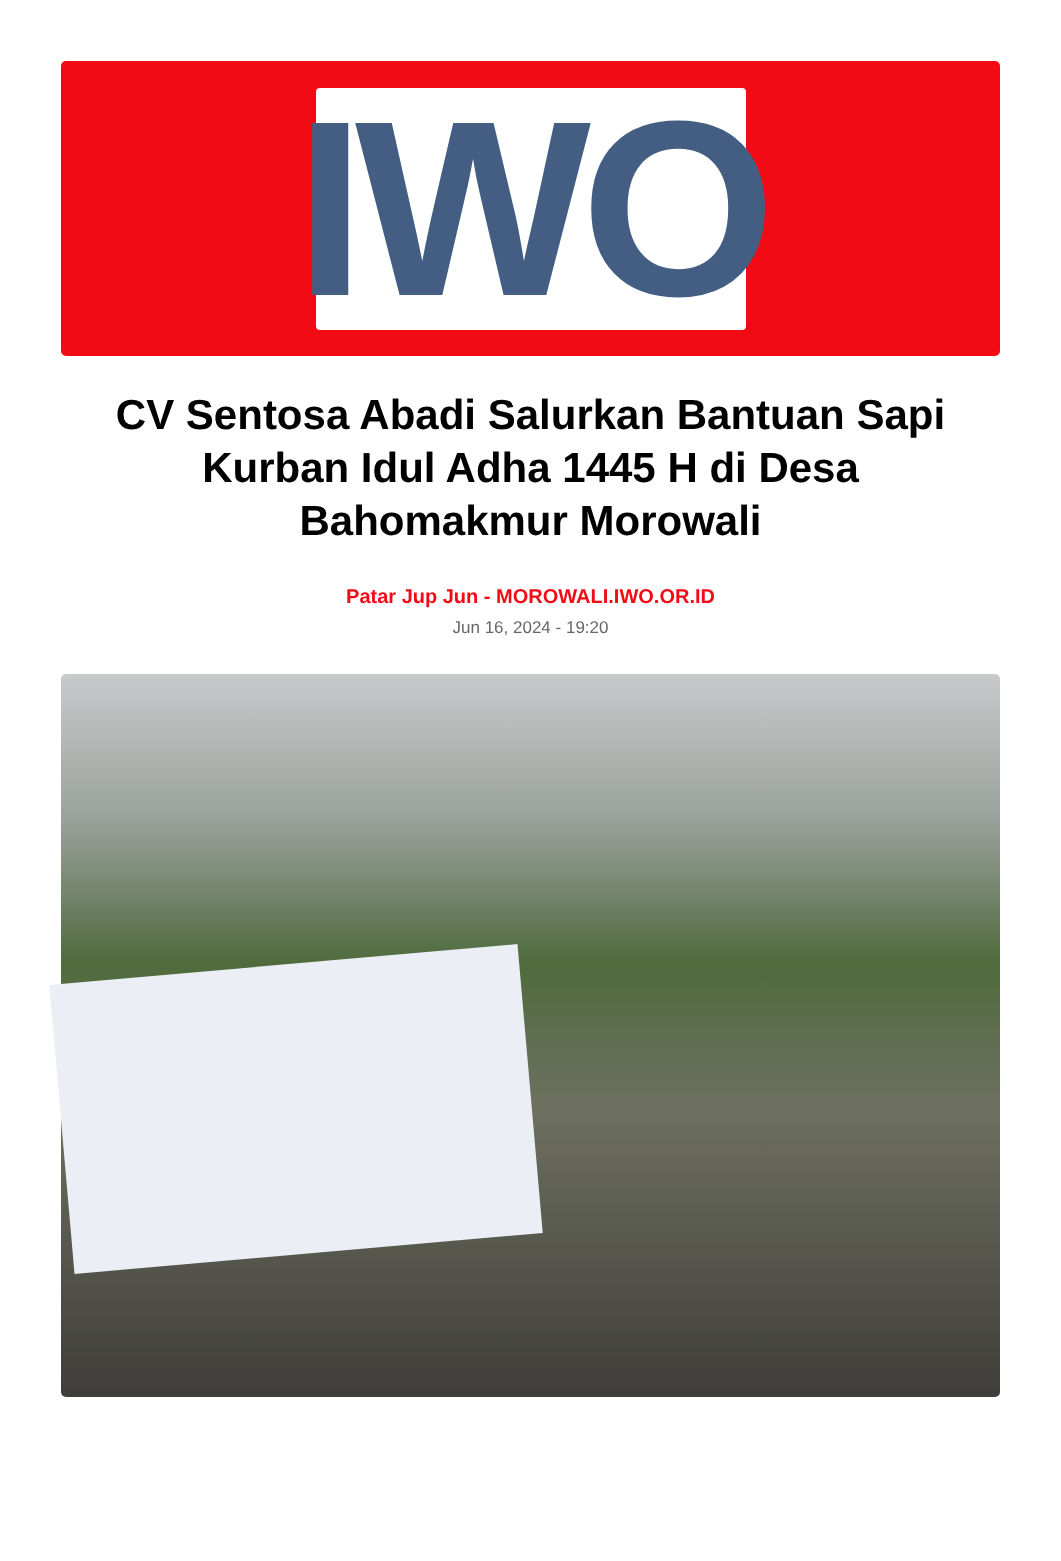IWO
CV Sentosa Abadi Salurkan Bantuan Sapi Kurban Idul Adha 1445 H di Desa Bahomakmur Morowali
Patar Jup Jun - MOROWALI.IWO.OR.ID
Jun 16, 2024 - 19:20